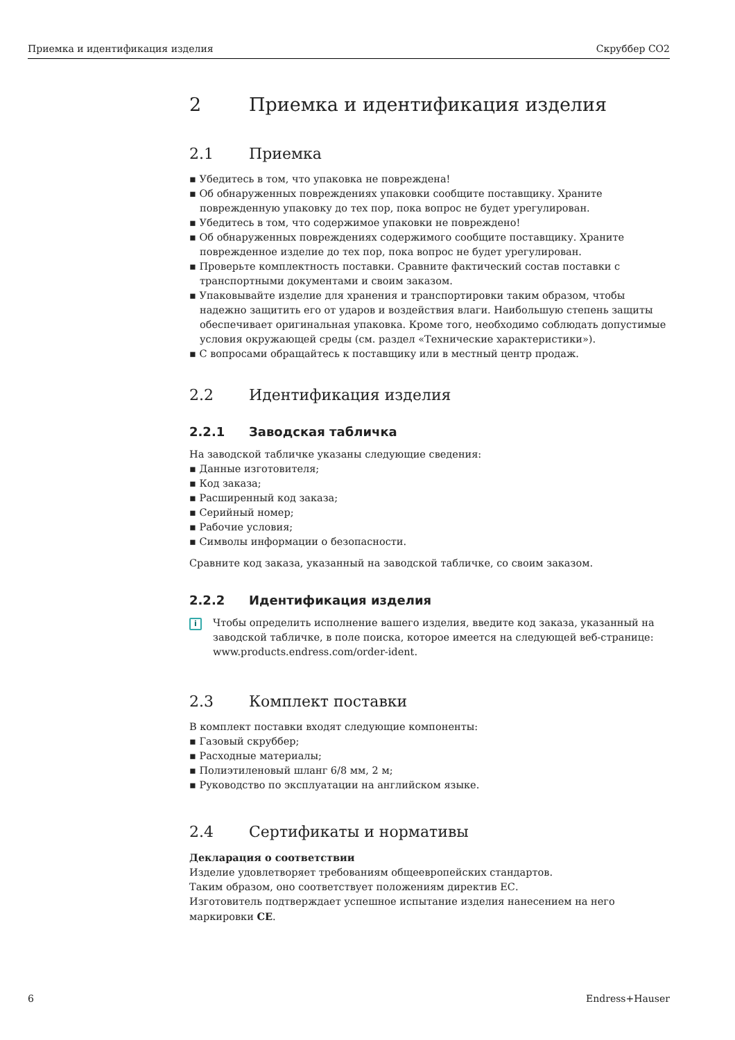Приемка и идентификация изделия Скруббер CO2
2 Приемка и идентификация изделия
2.1 Приемка
▪ Убедитесь в том, что упаковка не повреждена!
▪ Об обнаруженных повреждениях упаковки сообщите поставщику. Храните поврежденную упаковку до тех пор, пока вопрос не будет урегулирован.
▪ Убедитесь в том, что содержимое упаковки не повреждено!
▪ Об обнаруженных повреждениях содержимого сообщите поставщику. Храните поврежденное изделие до тех пор, пока вопрос не будет урегулирован.
▪ Проверьте комплектность поставки. Сравните фактический состав поставки с транспортными документами и своим заказом.
▪ Упаковывайте изделие для хранения и транспортировки таким образом, чтобы надежно защитить его от ударов и воздействия влаги. Наибольшую степень защиты обеспечивает оригинальная упаковка. Кроме того, необходимо соблюдать допустимые условия окружающей среды (см. раздел «Технические характеристики»).
▪ С вопросами обращайтесь к поставщику или в местный центр продаж.
2.2 Идентификация изделия
2.2.1 Заводская табличка
На заводской табличке указаны следующие сведения:
▪ Данные изготовителя;
▪ Код заказа;
▪ Расширенный код заказа;
▪ Серийный номер;
▪ Рабочие условия;
▪ Символы информации о безопасности.
Сравните код заказа, указанный на заводской табличке, со своим заказом.
2.2.2 Идентификация изделия
i
Чтобы определить исполнение вашего изделия, введите код заказа, указанный на заводской табличке, в поле поиска, которое имеется на следующей веб-странице: www.products.endress.com/order-ident.
2.3 Комплект поставки
В комплект поставки входят следующие компоненты:
▪ Газовый скруббер;
▪ Расходные материалы;
▪ Полиэтиленовый шланг 6/8 мм, 2 м;
▪ Руководство по эксплуатации на английском языке.
2.4 Сертификаты и нормативы
Декларация о соответствии
Изделие удовлетворяет требованиям общеевропейских стандартов.
Таким образом, оно соответствует положениям директив ЕС.
Изготовитель подтверждает успешное испытание изделия нанесением на него маркировки CE.
6 Endress+Hauser